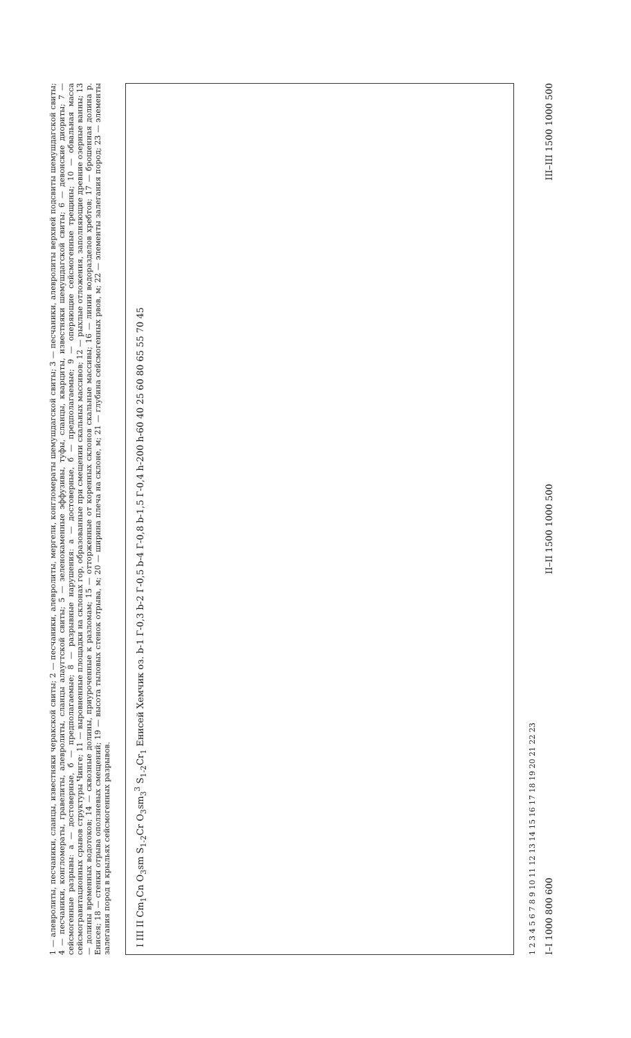1 — алевролиты, песчаники, сланцы, известняки черакской свиты; 2 — песчаники, алевролиты, мергели, конгломераты шемушдагской свиты; 3 — песчаники, алевролиты верхней подсвиты шемушдагской свиты; 4 — песчаники, конгломераты, гравелиты, алевролиты, сланцы алаугтской свиты; 5 — зеленокаменные эффузивы, туфы, сланцы, кварциты, известняки шемушдагской свиты; 6 — девонские диориты; 7 — сейсмогенные разрывы: а — достоверные, б — предполагаемые; 8 — разрывные нарушения: а — достоверные, б — предполагаемые; 9 — оперяющие сейсмогенные трещины; 10 — обвальная масса сейсмогравитационных срывов структуры Чинге; 11 — выровненные площадки на склонах гор, образованные при смещении скальных массивов; 12 — рыхлые отложения, заполняющие древние озерные ванны; 13 — долины временных водотоков; 14 — сквозные долины, приуроченные к разломам; 15 — отторженные от коренных склонов скальные массивы; 16 — линии водоразделов хребтов; 17 — брошенная долина р. Енисея; 18 — стенки отрыва оползневых смещений; 19 — высота тыловых стенок отрыва, м; 20 — ширина плеча на склоне, м; 21 — глубина сейсмогенных рвов, м; 22 — элементы залегания пород; 23 — элементы залегания пород в крыльях сейсмогенных разрывов.
I III II Cm<sub>1</sub>Cn O<sub>3</sub>sm S<sub>1-2</sub>Cr O<sub>3</sub>sm<sub>3</sub><sup>3</sup> S<sub>1-2</sub>Cr<sub>1</sub> Енисей Хемчик оз. b-1 Г-0,3 b-2 Г-0,5 b-4 Г-0,8 b-1,5 Г-0,4 h-200 h-60 40 25 60 80 65 55 70 45
1 2 3 4 5 6 7 8 9 10 11 12 13 14 15 16 17 18 19 20 21 22 23
I–I 1000 800 600 II–II 1500 1000 500 III–III 1500 1000 500